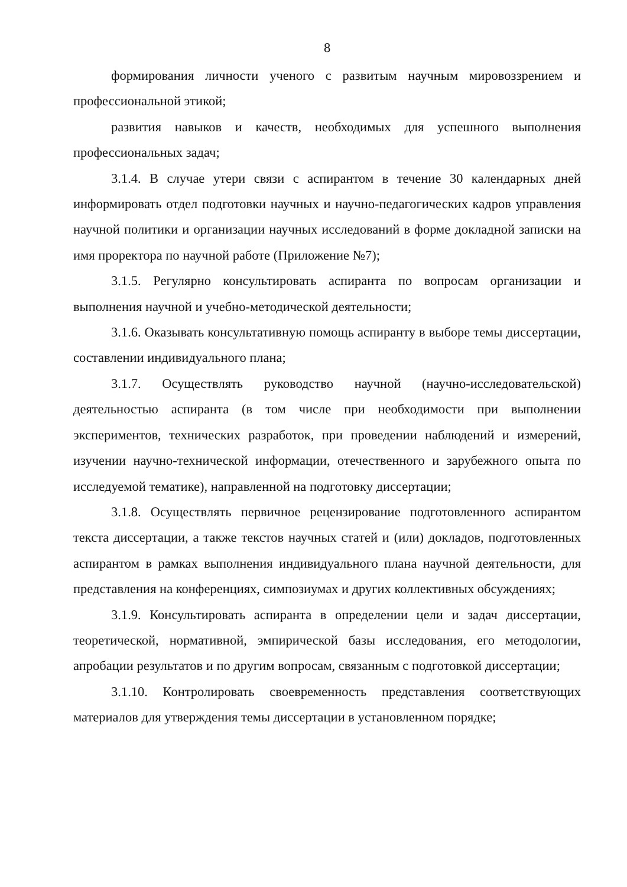8
формирования личности ученого с развитым научным мировоззрением и профессиональной этикой;
развития навыков и качеств, необходимых для успешного выполнения профессиональных задач;
3.1.4. В случае утери связи с аспирантом в течение 30 календарных дней информировать отдел подготовки научных и научно-педагогических кадров управления научной политики и организации научных исследований в форме докладной записки на имя проректора по научной работе (Приложение №7);
3.1.5. Регулярно консультировать аспиранта по вопросам организации и выполнения научной и учебно-методической деятельности;
3.1.6. Оказывать консультативную помощь аспиранту в выборе темы диссертации, составлении индивидуального плана;
3.1.7. Осуществлять руководство научной (научно-исследовательской) деятельностью аспиранта (в том числе при необходимости при выполнении экспериментов, технических разработок, при проведении наблюдений и измерений, изучении научно-технической информации, отечественного и зарубежного опыта по исследуемой тематике), направленной на подготовку диссертации;
3.1.8. Осуществлять первичное рецензирование подготовленного аспирантом текста диссертации, а также текстов научных статей и (или) докладов, подготовленных аспирантом в рамках выполнения индивидуального плана научной деятельности, для представления на конференциях, симпозиумах и других коллективных обсуждениях;
3.1.9. Консультировать аспиранта в определении цели и задач диссертации, теоретической, нормативной, эмпирической базы исследования, его методологии, апробации результатов и по другим вопросам, связанным с подготовкой диссертации;
3.1.10. Контролировать своевременность представления соответствующих материалов для утверждения темы диссертации в установленном порядке;